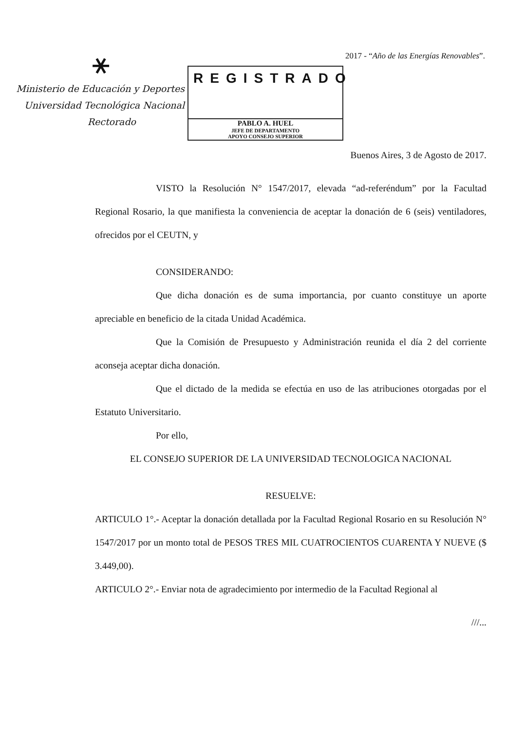⚹
Ministerio de Educación y Deportes
Universidad Tecnológica Nacional
Rectorado
REGISTRADO
PABLO A. HUEL
JEFE DE DEPARTAMENTO
APOYO CONSEJO SUPERIOR
2017 - “Año de las Energías Renovables”.
Buenos Aires, 3 de Agosto de 2017.
VISTO la Resolución N° 1547/2017, elevada “ad-referéndum” por la Facultad Regional Rosario, la que manifiesta la conveniencia de aceptar la donación de 6 (seis) ventiladores, ofrecidos por el CEUTN, y
CONSIDERANDO:
Que dicha donación es de suma importancia, por cuanto constituye un aporte apreciable en beneficio de la citada Unidad Académica.
Que la Comisión de Presupuesto y Administración reunida el día 2 del corriente aconseja aceptar dicha donación.
Que el dictado de la medida se efectúa en uso de las atribuciones otorgadas por el Estatuto Universitario.
Por ello,
EL CONSEJO SUPERIOR DE LA UNIVERSIDAD TECNOLOGICA NACIONAL
RESUELVE:
ARTICULO 1°.- Aceptar la donación detallada por la Facultad Regional Rosario en su Resolución N° 1547/2017 por un monto total de PESOS TRES MIL CUATROCIENTOS CUARENTA Y NUEVE ($ 3.449,00).
ARTICULO 2°.- Enviar nota de agradecimiento por intermedio de la Facultad Regional al
///...